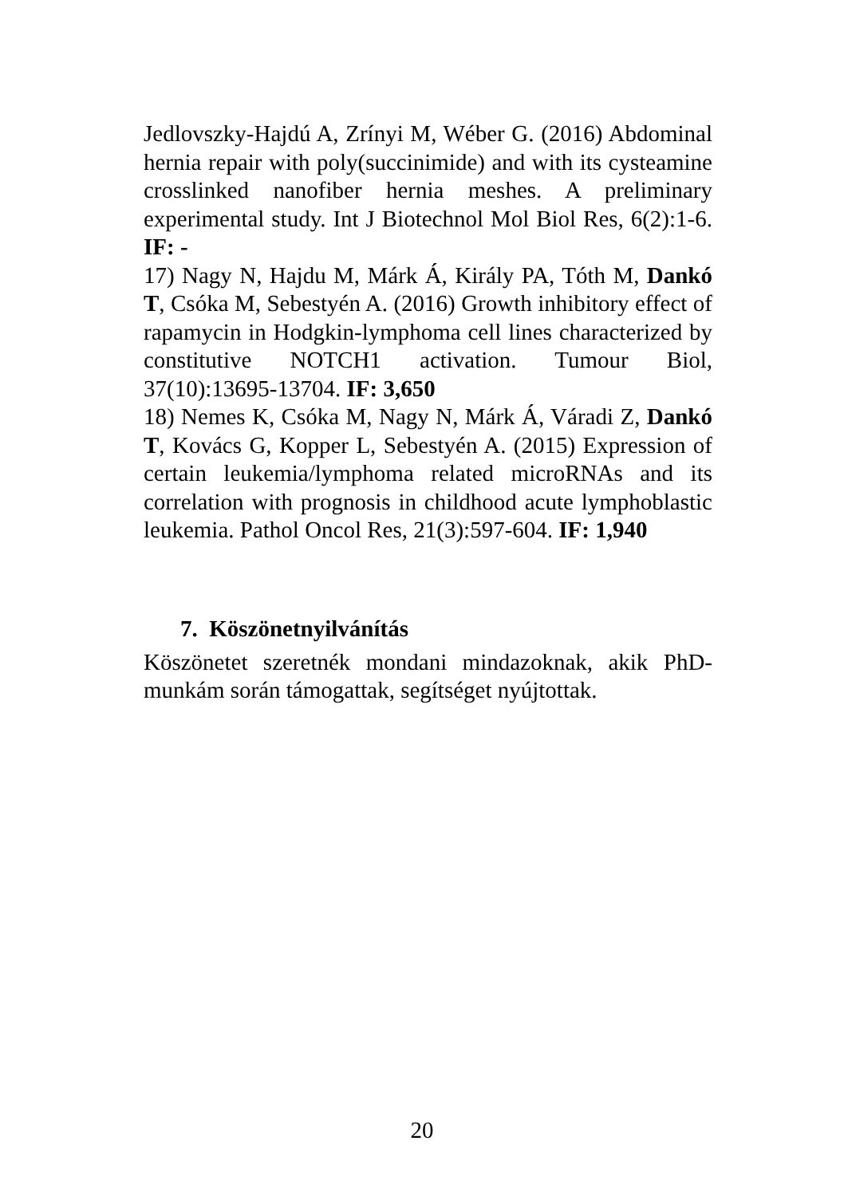Jedlovszky-Hajdú A, Zrínyi M, Wéber G. (2016) Abdominal hernia repair with poly(succinimide) and with its cysteamine crosslinked nanofiber hernia meshes. A preliminary experimental study. Int J Biotechnol Mol Biol Res, 6(2):1-6. IF: -
17) Nagy N, Hajdu M, Márk Á, Király PA, Tóth M, Dankó T, Csóka M, Sebestyén A. (2016) Growth inhibitory effect of rapamycin in Hodgkin-lymphoma cell lines characterized by constitutive NOTCH1 activation. Tumour Biol, 37(10):13695-13704. IF: 3,650
18) Nemes K, Csóka M, Nagy N, Márk Á, Váradi Z, Dankó T, Kovács G, Kopper L, Sebestyén A. (2015) Expression of certain leukemia/lymphoma related microRNAs and its correlation with prognosis in childhood acute lymphoblastic leukemia. Pathol Oncol Res, 21(3):597-604. IF: 1,940
7. Köszönetnyilvánítás
Köszönetet szeretnék mondani mindazoknak, akik PhD-munkám során támogattak, segítséget nyújtottak.
20